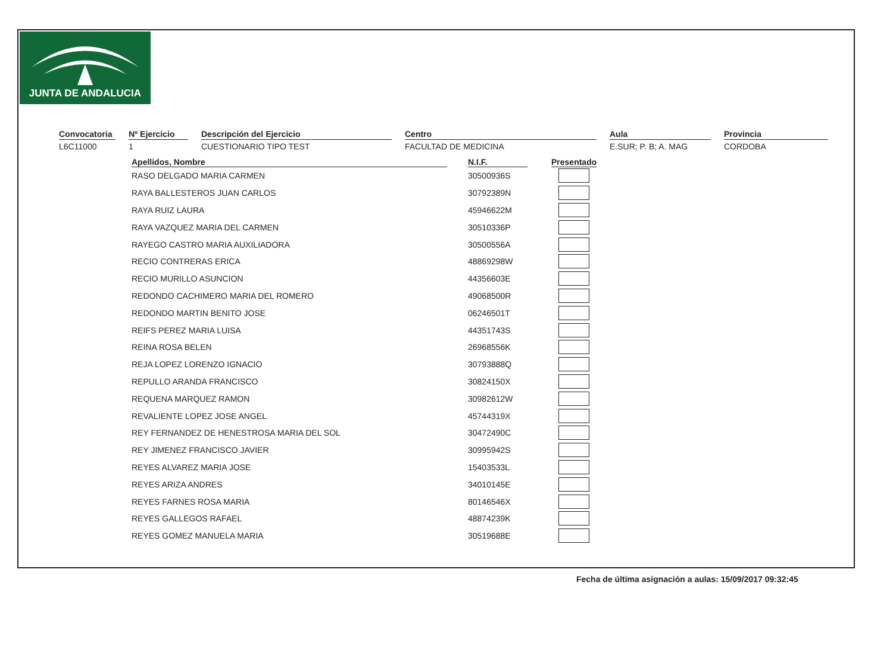JUNTA DE ANDALUCIA
Convocatoria
L6C11000
Nº Ejercicio
1
Descripción del Ejercicio
CUESTIONARIO TIPO TEST
Centro
FACULTAD DE MEDICINA
Aula
E.SUR; P. B; A. MAG
Provincia
CORDOBA
| Apellidos, Nombre | | N.I.F. | | Presentado |
| --- | --- | --- | --- | --- |
| RASO DELGADO MARIA CARMEN | | 30500936S | | |
| RAYA BALLESTEROS JUAN CARLOS | | 30792389N | | |
| RAYA RUIZ LAURA | | 45946622M | | |
| RAYA VAZQUEZ MARIA DEL CARMEN | | 30510336P | | |
| RAYEGO CASTRO MARIA AUXILIADORA | | 30500556A | | |
| RECIO CONTRERAS ERICA | | 48869298W | | |
| RECIO MURILLO ASUNCION | | 44356603E | | |
| REDONDO CACHIMERO MARIA DEL ROMERO | | 49068500R | | |
| REDONDO MARTIN BENITO JOSE | | 06246501T | | |
| REIFS PEREZ MARIA LUISA | | 44351743S | | |
| REINA ROSA BELEN | | 26968556K | | |
| REJA LOPEZ LORENZO IGNACIO | | 30793888Q | | |
| REPULLO ARANDA FRANCISCO | | 30824150X | | |
| REQUENA MARQUEZ RAMON | | 30982612W | | |
| REVALIENTE LOPEZ JOSE ANGEL | | 45744319X | | |
| REY FERNANDEZ DE HENESTROSA MARIA DEL SOL | | 30472490C | | |
| REY JIMENEZ FRANCISCO JAVIER | | 30995942S | | |
| REYES ALVAREZ MARIA JOSE | | 15403533L | | |
| REYES ARIZA ANDRES | | 34010145E | | |
| REYES FARNES ROSA MARIA | | 80146546X | | |
| REYES GALLEGOS RAFAEL | | 48874239K | | |
| REYES GOMEZ MANUELA MARIA | | 30519688E | | |
Fecha de última asignación a aulas: 15/09/2017 09:32:45